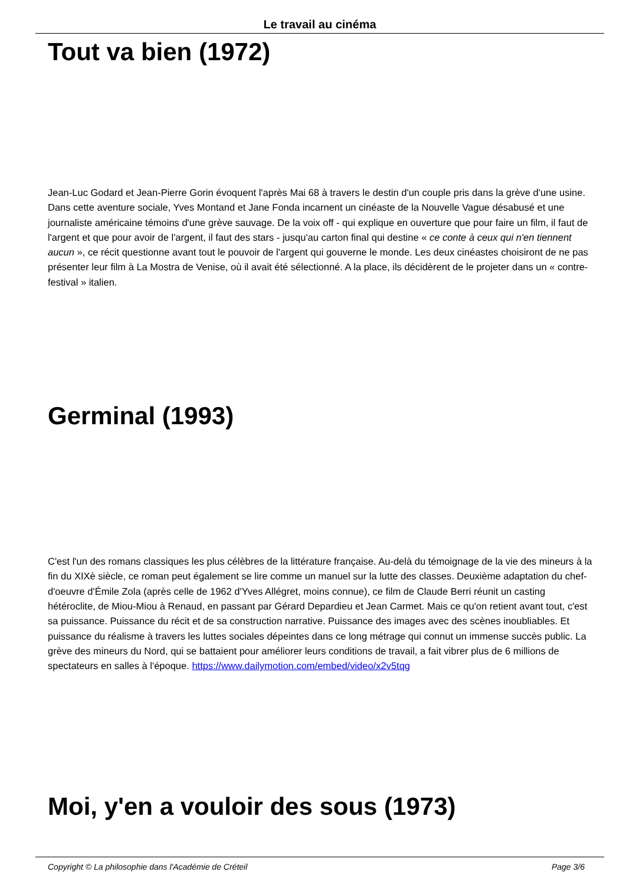Le travail au cinéma
Tout va bien (1972)
Jean-Luc Godard et Jean-Pierre Gorin évoquent l'après Mai 68 à travers le destin d'un couple pris dans la grève d'une usine. Dans cette aventure sociale, Yves Montand et Jane Fonda incarnent un cinéaste de la Nouvelle Vague désabusé et une journaliste américaine témoins d'une grève sauvage. De la voix off - qui explique en ouverture que pour faire un film, il faut de l'argent et que pour avoir de l'argent, il faut des stars - jusqu'au carton final qui destine « ce conte à ceux qui n'en tiennent aucun », ce récit questionne avant tout le pouvoir de l'argent qui gouverne le monde. Les deux cinéastes choisiront de ne pas présenter leur film à La Mostra de Venise, où il avait été sélectionné. A la place, ils décidèrent de le projeter dans un « contre-festival » italien.
Germinal (1993)
C'est l'un des romans classiques les plus célèbres de la littérature française. Au-delà du témoignage de la vie des mineurs à la fin du XIXè siècle, ce roman peut également se lire comme un manuel sur la lutte des classes. Deuxième adaptation du chef-d'oeuvre d'Émile Zola (après celle de 1962 d'Yves Allégret, moins connue), ce film de Claude Berri réunit un casting hétéroclite, de Miou-Miou à Renaud, en passant par Gérard Depardieu et Jean Carmet. Mais ce qu'on retient avant tout, c'est sa puissance. Puissance du récit et de sa construction narrative. Puissance des images avec des scènes inoubliables. Et puissance du réalisme à travers les luttes sociales dépeintes dans ce long métrage qui connut un immense succès public. La grève des mineurs du Nord, qui se battaient pour améliorer leurs conditions de travail, a fait vibrer plus de 6 millions de spectateurs en salles à l'époque. https://www.dailymotion.com/embed/video/x2v5tqg
Moi, y'en a vouloir des sous (1973)
Copyright © La philosophie dans l'Académie de Créteil Page 3/6